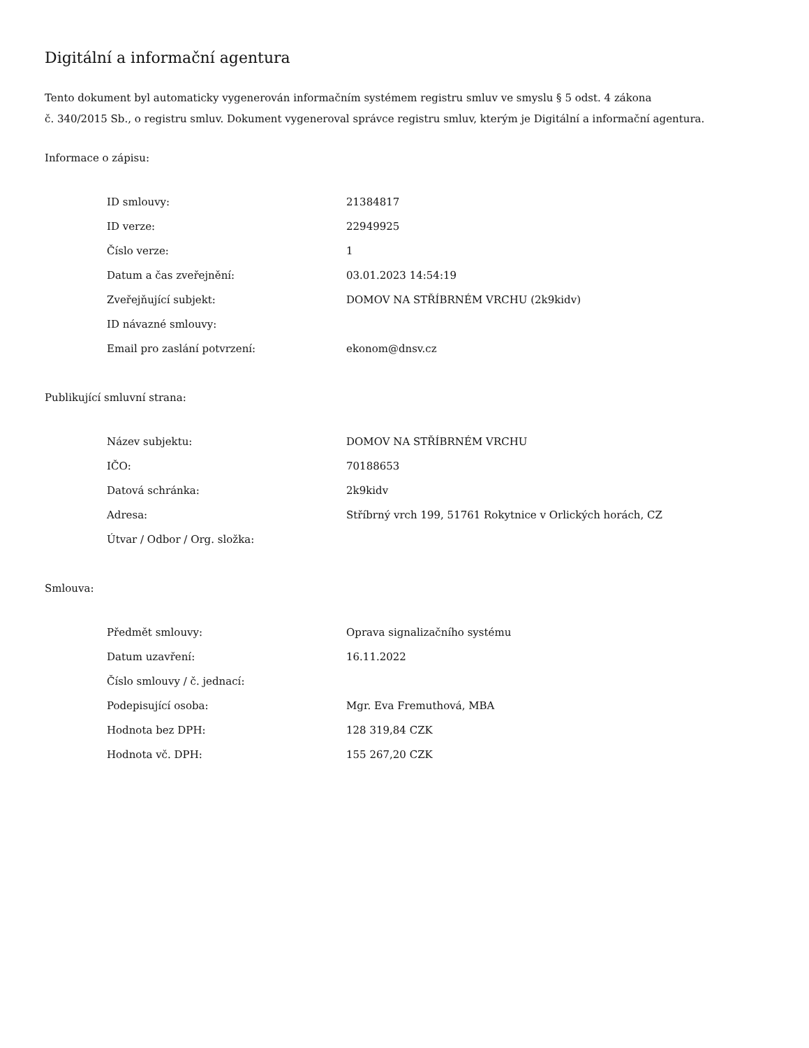Digitální a informační agentura
Tento dokument byl automaticky vygenerován informačním systémem registru smluv ve smyslu § 5 odst. 4 zákona
č. 340/2015 Sb., o registru smluv. Dokument vygeneroval správce registru smluv, kterým je Digitální a informační agentura.
Informace o zápisu:
| ID smlouvy: | 21384817 |
| ID verze: | 22949925 |
| Číslo verze: | 1 |
| Datum a čas zveřejnění: | 03.01.2023 14:54:19 |
| Zveřejňující subjekt: | DOMOV NA STŘÍBRNÉM VRCHU (2k9kidv) |
| ID návazné smlouvy: | |
| Email pro zaslání potvrzení: | ekonom@dnsv.cz |
Publikující smluvní strana:
| Název subjektu: | DOMOV NA STŘÍBRNÉM VRCHU |
| IČO: | 70188653 |
| Datová schránka: | 2k9kidv |
| Adresa: | Stříbrný vrch 199, 51761 Rokytnice v Orlických horách, CZ |
| Útvar / Odbor / Org. složka: | |
Smlouva:
| Předmět smlouvy: | Oprava signalizačního systému |
| Datum uzavření: | 16.11.2022 |
| Číslo smlouvy / č. jednací: | |
| Podepisující osoba: | Mgr. Eva Fremuthová, MBA |
| Hodnota bez DPH: | 128 319,84 CZK |
| Hodnota vč. DPH: | 155 267,20 CZK |